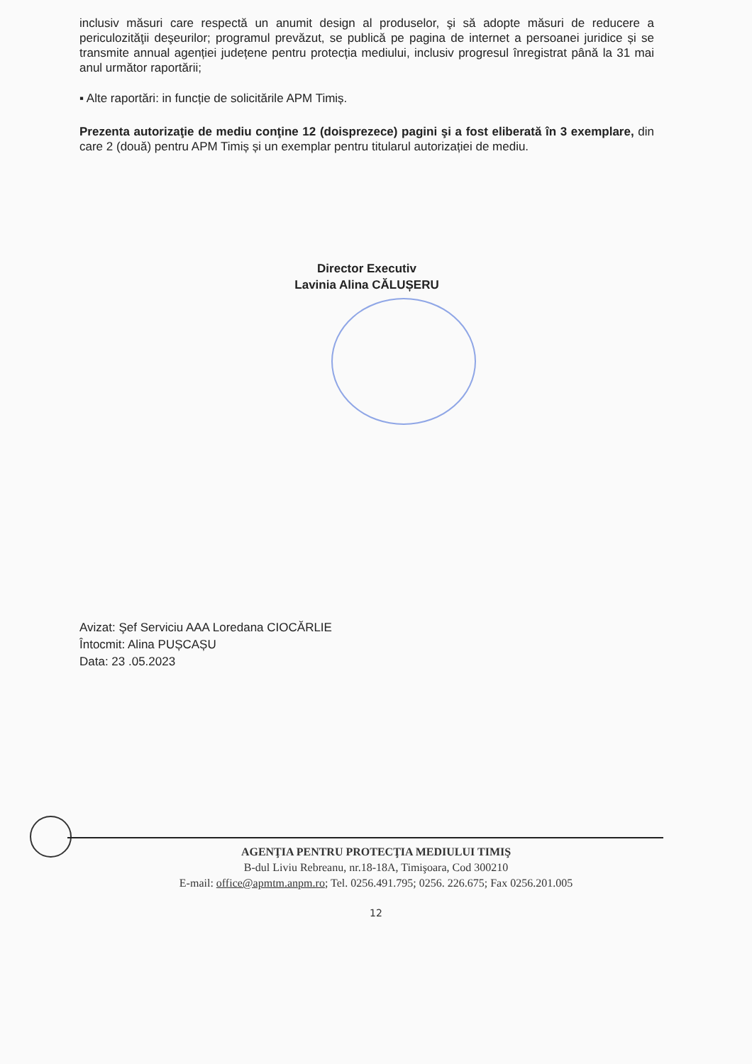inclusiv măsuri care respectă un anumit design al produselor, şi să adopte măsuri de reducere a periculozităţii deşeurilor; programul prevăzut, se publică pe pagina de internet a persoanei juridice și se transmite annual agenției județene pentru protecția mediului, inclusiv progresul înregistrat până la 31 mai anul următor raportării;
▪ Alte raportări: in funcție de solicitările APM Timiș.
Prezenta autorizaţie de mediu conţine 12 (doisprezece) pagini şi a fost eliberată în 3 exemplare, din care 2 (două) pentru APM Timiș și un exemplar pentru titularul autorizației de mediu.
Director Executiv
Lavinia Alina CĂLUȘERU
Avizat: Şef Serviciu AAA Loredana CIOCĂRLIE
Întocmit: Alina PUȘCAȘU
Data: 23 .05.2023
AGENŢIA PENTRU PROTECŢIA MEDIULUI TIMIŞ
B-dul Liviu Rebreanu, nr.18-18A, Timişoara, Cod 300210
E-mail: office@apmtm.anpm.ro; Tel. 0256.491.795; 0256. 226.675; Fax 0256.201.005
12